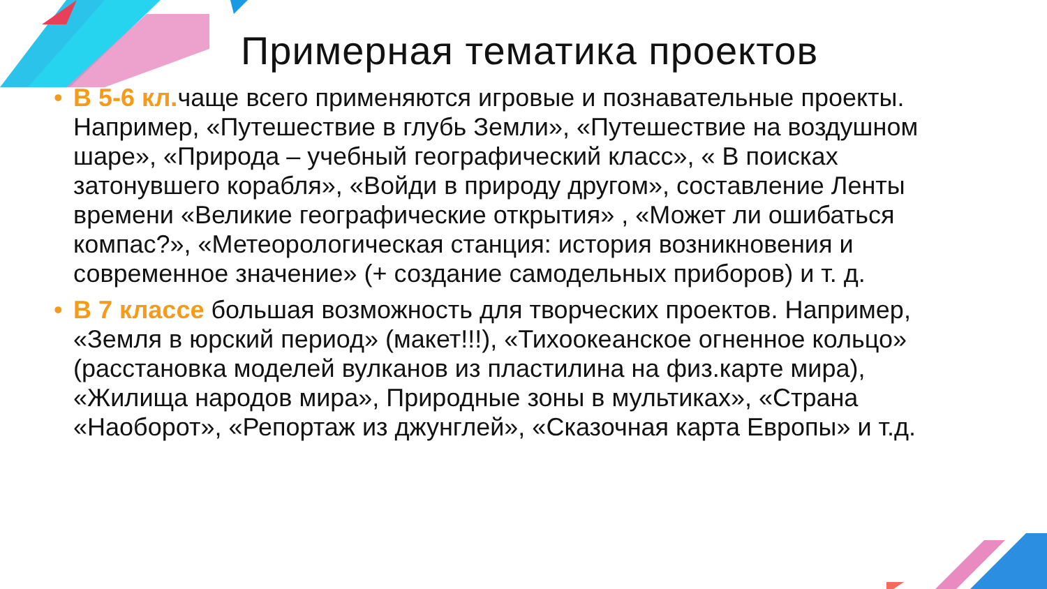Примерная тематика проектов
• В 5-6 кл. чаще всего применяются игровые и познавательные проекты. Например, «Путешествие в глубь Земли», «Путешествие на воздушном шаре», «Природа – учебный географический класс», « В поисках затонувшего корабля», «Войди в природу другом», составление Ленты времени «Великие географические открытия» , «Может ли ошибаться компас?», «Метеорологическая станция: история возникновения и современное значение» (+ создание самодельных приборов) и т. д.
• В 7 классе большая возможность для творческих проектов. Например, «Земля в юрский период» (макет!!!), «Тихоокеанское огненное кольцо» (расстановка моделей вулканов из пластилина на физ.карте мира), «Жилища народов мира», Природные зоны в мультиках», «Страна «Наоборот», «Репортаж из джунглей», «Сказочная карта Европы» и т.д.